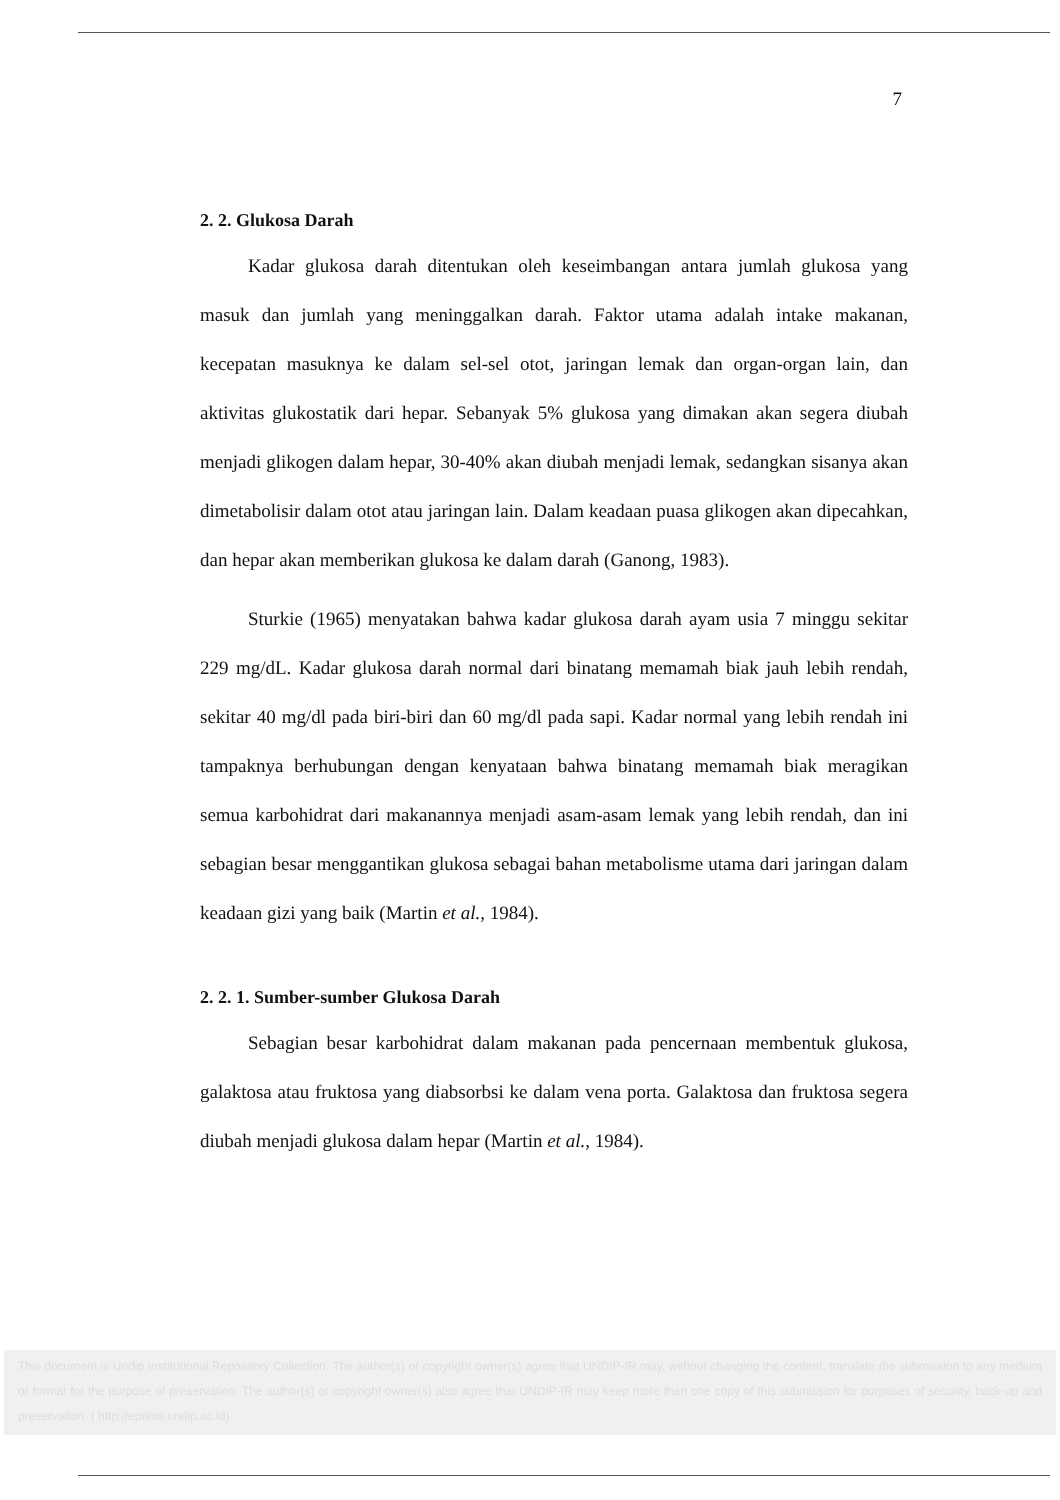7
2. 2. Glukosa Darah
Kadar glukosa darah ditentukan oleh keseimbangan antara jumlah glukosa yang masuk dan jumlah yang meninggalkan darah. Faktor utama adalah intake makanan, kecepatan masuknya ke dalam sel-sel otot, jaringan lemak dan organ-organ lain, dan aktivitas glukostatik dari hepar. Sebanyak 5% glukosa yang dimakan akan segera diubah menjadi glikogen dalam hepar, 30-40% akan diubah menjadi lemak, sedangkan sisanya akan dimetabolisir dalam otot atau jaringan lain. Dalam keadaan puasa glikogen akan dipecahkan, dan hepar akan memberikan glukosa ke dalam darah (Ganong, 1983).
Sturkie (1965) menyatakan bahwa kadar glukosa darah ayam usia 7 minggu sekitar 229 mg/dL. Kadar glukosa darah normal dari binatang memamah biak jauh lebih rendah, sekitar 40 mg/dl pada biri-biri dan 60 mg/dl pada sapi. Kadar normal yang lebih rendah ini tampaknya berhubungan dengan kenyataan bahwa binatang memamah biak meragikan semua karbohidrat dari makanannya menjadi asam-asam lemak yang lebih rendah, dan ini sebagian besar menggantikan glukosa sebagai bahan metabolisme utama dari jaringan dalam keadaan gizi yang baik (Martin et al., 1984).
2. 2. 1. Sumber-sumber Glukosa Darah
Sebagian besar karbohidrat dalam makanan pada pencernaan membentuk glukosa, galaktosa atau fruktosa yang diabsorbsi ke dalam vena porta. Galaktosa dan fruktosa segera diubah menjadi glukosa dalam hepar (Martin et al., 1984).
This document is Undip Institutional Repository Collection. The author(s) or copyright owner(s) agree that UNDIP-IR may, without changing the content, translate the submission to any medium or format for the purpose of preservation. The author(s) or copyright owner(s) also agree that UNDIP-IR may keep more than one copy of this submission for purposes of security, back-up and preservation. ( http://eprints.undip.ac.id)